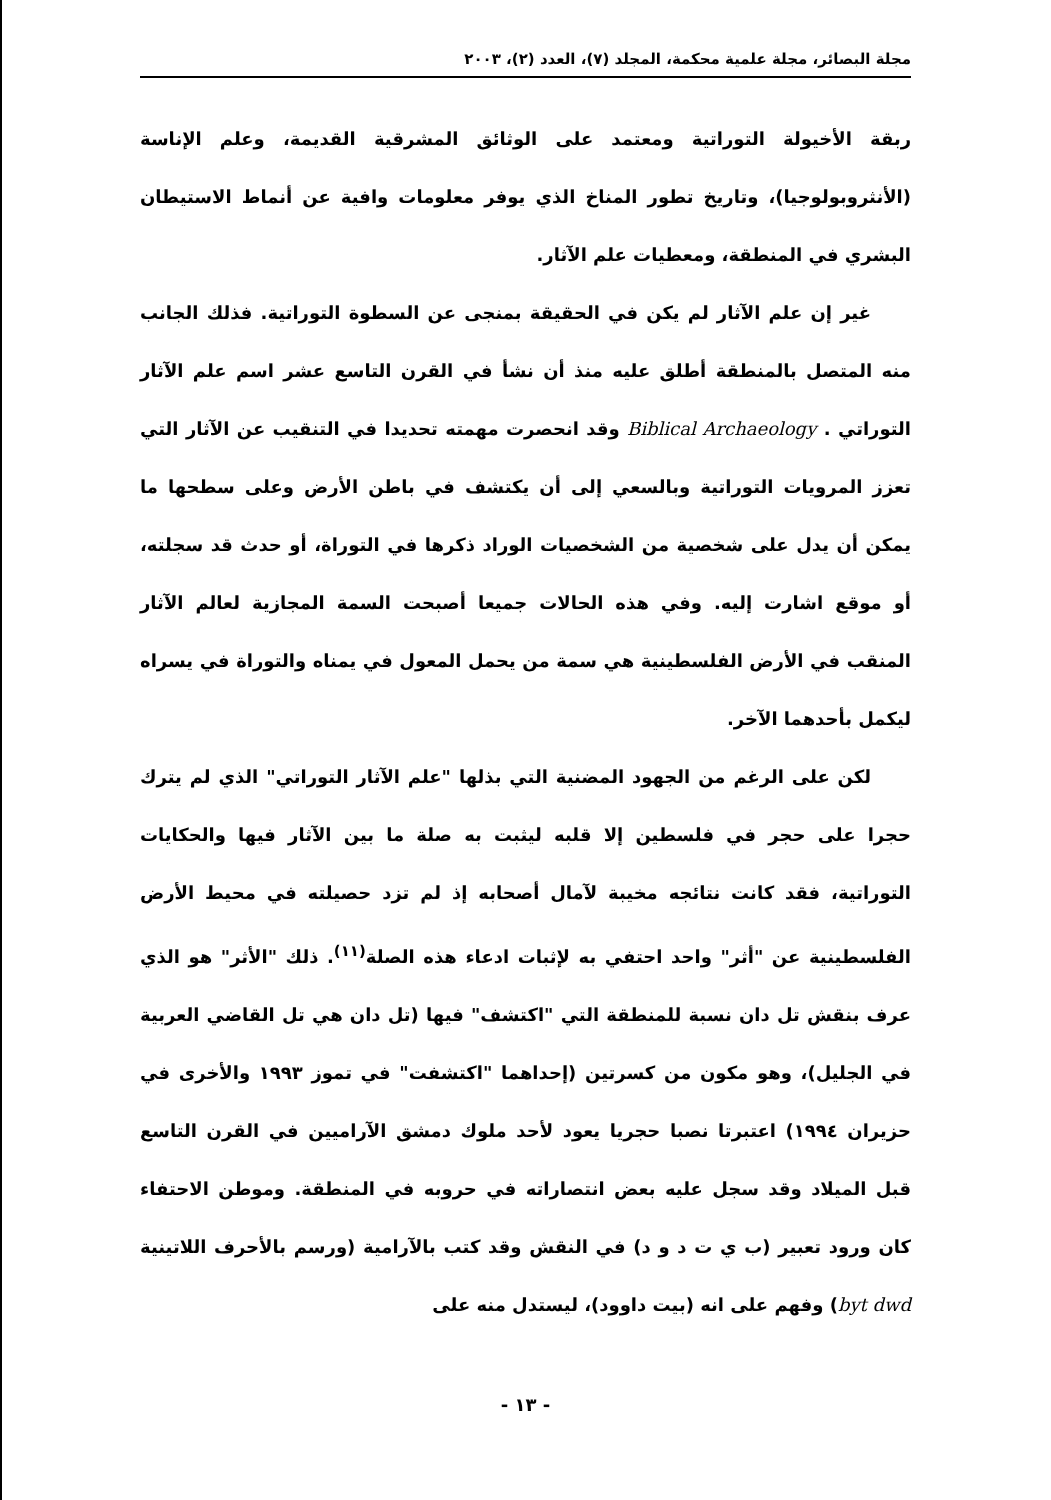مجلة البصائر، مجلة علمية محكمة، المجلد (٧)، العدد (٢)، ٢٠٠٣
ربقة الأخيولة التوراتية ومعتمد على الوثائق المشرقية القديمة، وعلم الإناسة (الأنثروبولوجيا)، وتاريخ تطور المناخ الذي يوفر معلومات وافية عن أنماط الاستيطان البشري في المنطقة، ومعطيات علم الآثار.
غير إن علم الآثار لم يكن في الحقيقة بمنجى عن السطوة التوراتية. فذلك الجانب منه المتصل بالمنطقة أطلق عليه منذ أن نشأ في القرن التاسع عشر اسم علم الآثار التوراتي . Biblical Archaeology وقد انحصرت مهمته تحديدا في التنقيب عن الآثار التي تعزز المرويات التوراتية وبالسعي إلى أن يكتشف في باطن الأرض وعلى سطحها ما يمكن أن يدل على شخصية من الشخصيات الوراد ذكرها في التوراة، أو حدث قد سجلته، أو موقع اشارت إليه. وفي هذه الحالات جميعا أصبحت السمة المجازية لعالم الآثار المنقب في الأرض الفلسطينية هي سمة من يحمل المعول في يمناه والتوراة في يسراه ليكمل بأحدهما الآخر.
لكن على الرغم من الجهود المضنية التي بذلها "علم الآثار التوراتي" الذي لم يترك حجرا على حجر في فلسطين إلا قلبه ليثبت به صلة ما بين الآثار فيها والحكايات التوراتية، فقد كانت نتائجه مخيبة لآمال أصحابه إذ لم تزد حصيلته في محيط الأرض الفلسطينية عن "أثر" واحد احتفي به لإثبات ادعاء هذه الصلة<sup>(١١)</sup>. ذلك "الأثر" هو الذي عرف بنقش تل دان نسبة للمنطقة التي "اكتشف" فيها (تل دان هي تل القاضي العربية في الجليل)، وهو مكون من كسرتين (إحداهما "اكتشفت" في تموز ١٩٩٣ والأخرى في حزيران ١٩٩٤) اعتبرتا نصبا حجريا يعود لأحد ملوك دمشق الآراميين في القرن التاسع قبل الميلاد وقد سجل عليه بعض انتصاراته في حروبه في المنطقة. وموطن الاحتفاء كان ورود تعبير (ب ي ت د و د) في النقش وقد كتب بالآرامية (ورسم بالأحرف اللاتينية byt dwd) وفهم على انه (بيت داوود)، ليستدل منه على
- ١٣ -